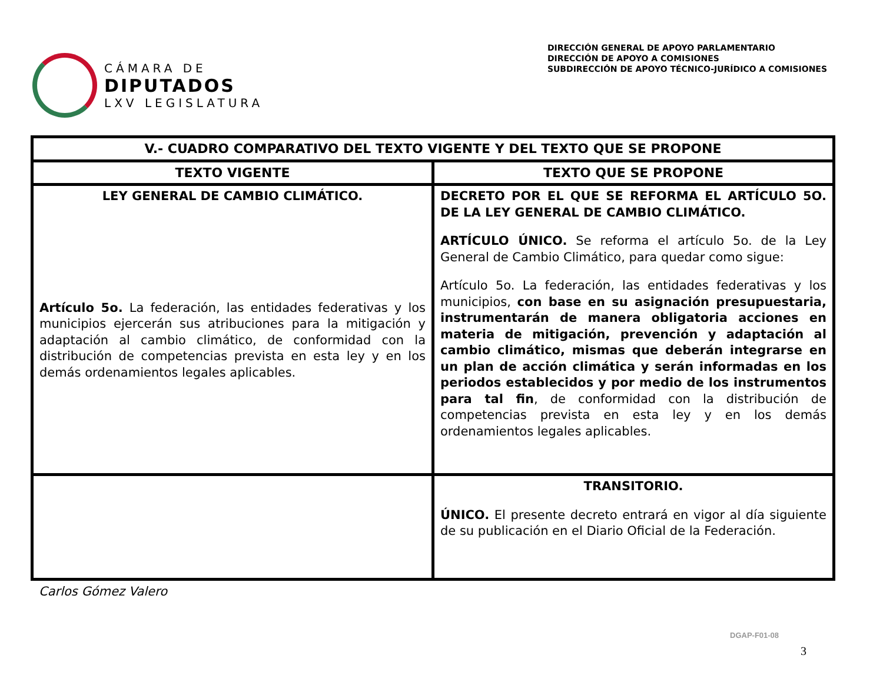CÁMARA DE
DIPUTADOS
LXV LEGISLATURA
DIRECCIÓN GENERAL DE APOYO PARLAMENTARIO
DIRECCIÓN DE APOYO A COMISIONES
SUBDIRECCIÓN DE APOYO TÉCNICO-JURÍDICO A COMISIONES
| V.- CUADRO COMPARATIVO DEL TEXTO VIGENTE Y DEL TEXTO QUE SE PROPONE | |
| --- | --- |
| TEXTO VIGENTE | TEXTO QUE SE PROPONE |
| LEY GENERAL DE CAMBIO CLIMÁTICO. Artículo 5o. La federación, las entidades federativas y los municipios ejercerán sus atribuciones para la mitigación y adaptación al cambio climático, de conformidad con la distribución de competencias prevista en esta ley y en los demás ordenamientos legales aplicables. | DECRETO POR EL QUE SE REFORMA EL ARTÍCULO 5O. DE LA LEY GENERAL DE CAMBIO CLIMÁTICO. ARTÍCULO ÚNICO. Se reforma el artículo 5o. de la Ley General de Cambio Climático, para quedar como sigue: Artículo 5o. La federación, las entidades federativas y los municipios, con base en su asignación presupuestaria, instrumentarán de manera obligatoria acciones en materia de mitigación, prevención y adaptación al cambio climático, mismas que deberán integrarse en un plan de acción climática y serán informadas en los periodos establecidos y por medio de los instrumentos para tal fin , de conformidad con la distribución de competencias prevista en esta ley y en los demás ordenamientos legales aplicables. |
| | TRANSITORIO. ÚNICO. El presente decreto entrará en vigor al día siguiente de su publicación en el Diario Oficial de la Federación. |
Carlos Gómez Valero
DGAP-F01-08
3